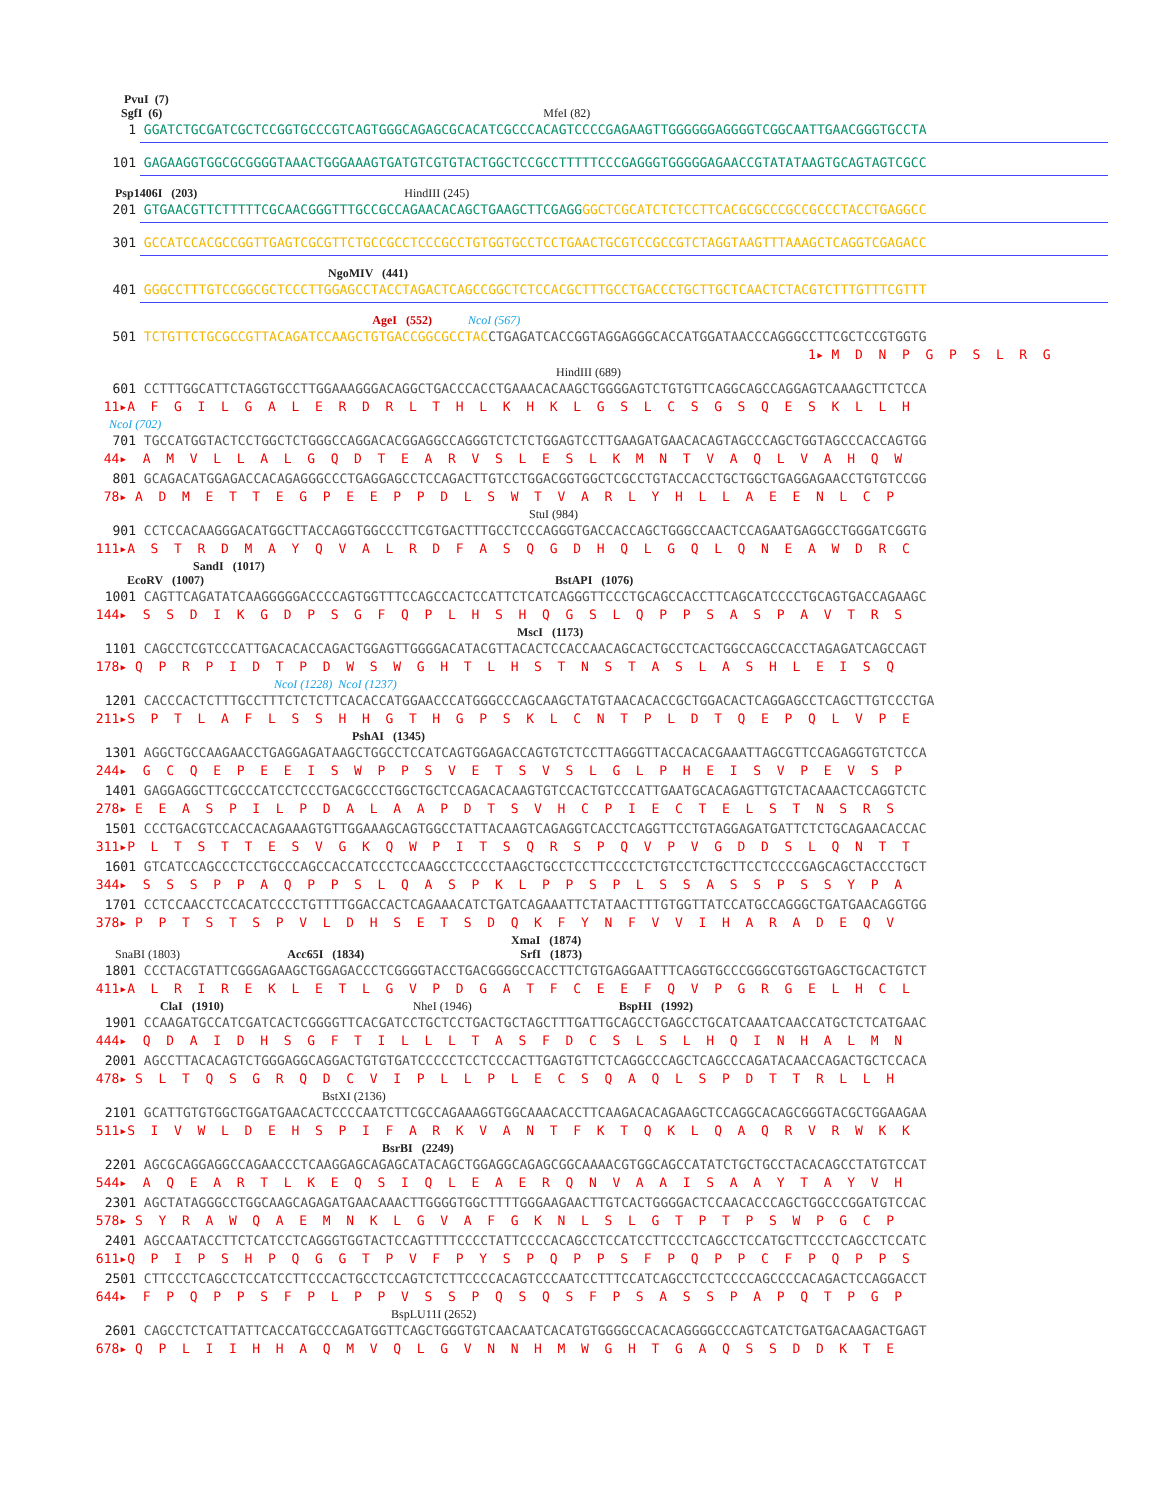PvuI (7)
SgfI (6) MfeI (82)
1 GGATCTGCGATCGCTCCGGTGCCCGTCAGTGGGCAGAGCGCACATCGCCCACAGTCCCCGAGAAGTTGGGGGGAGGGGTCGGCAATTGAACGGGTGCCTA
101 GAGAAGGTGGCGCGGGGTAAACTGGGAAAGTGATGTCGTGTACTGGCTCCGCCTTTTTCCCGAGGGTGGGGGAGAACCGTATATAAGTGCAGTAGTCGCC
Psp1406I (203) HindIII (245)
201 GTGAACGTTCTTTTTCGCAACGGGTTTGCCGCCAGAACACAGCTGAAGCTTCGAGG GGCTCGCATCTCTCCTTCACGCGCCCGCCGCCCTACCTGAGGCC
301 GCCATCCACGCCGGTTGAGTCGCGTTCTGCCGCCTCCCGCCTGTGGTGCCTCCTGAACTGCGTCCGCCGTCTAGGTAAGTTTAAAGCTCAGGTCGAGACC
NgoMIV (441)
401 GGGCCTTTGTCCGGCGCTCCCTTGGAGCCTACCTAGACTCAGCCGGCTCTCCACGCTTTGCCTGACCCTGCTTGCTCAACTCTACGTCTTTGTTTCGTTT
AgeI (552) NcoI (567)
501 TCTGTTCTGCGCCGTTACAGATCCAAGCTGTGACCGGCGCCTACCTGAGATCACCGGTAGGAGGGCACCATGGATAACCCAGGGCCTTCGCTCCGTGGTG
1▸ M D N P G P S L R G
HindIII (689)
601 CCTTTGGCATTCTAGGTGCCTTGGAAAGGGACAGGCTGACCCACCTGAAACACAAGCTGGGGAGTCTGTGTTCAGGCAGCCAGGAGTCAAAGCTTCTCCA
11▸A F G I L G A L E R D R L T H L K H K L G S L C S G S Q E S K L L H
NcoI (702)
701 TGCCATGGTACTCCTGGCTCTGGGCCAGGACACGGAGGCCAGGGTCTCTCTGGAGTCCTTGAAGATGAACACAGTAGCCCAGCTGGTAGCCCACCAGTGG
44▸ A M V L L A L G Q D T E A R V S L E S L K M N T V A Q L V A H Q W
801 GCAGACATGGAGACCACAGAGGGCCCTGAGGAGCCTCCAGACTTGTCCTGGACGGTGGCTCGCCTGTACCACCTGCTGGCTGAGGAGAACCTGTGTCCGG
78▸ A D M E T T E G P E E P P D L S W T V A R L Y H L L A E E N L C P
StuI (984)
901 CCTCCACAAGGGACATGGCTTACCAGGTGGCCCTTCGTGACTTTGCCTCCCAGGGTGACCACCAGCTGGGCCAACTCCAGAATGAGGCCTGGGATCGGTG
111▸A S T R D M A Y Q V A L R D F A S Q G D H Q L G Q L Q N E A W D R C
SandI (1017)
EcoRV (1007) BstAPI (1076)
1001 CAGTTCAGATATCAAGGGGGACCCCAGTGGTTTCCAGCCACTCCATTCTCATCAGGGTTCCCTGCAGCCACCTTCAGCATCCCCTGCAGTGACCAGAAGC
144▸ S S D I K G D P S G F Q P L H S H Q G S L Q P P S A S P A V T R S
MscI (1173)
1101 CAGCCTCGTCCCATTGACACACCAGACTGGAGTTGGGGACATACGTTACACTCCACCAACAGCACTGCCTCACTGGCCAGCCACCTAGAGATCAGCCAGT
178▸ Q P R P I D T P D W S W G H T L H S T N S T A S L A S H L E I S Q
NcoI (1228) NcoI (1237)
1201 CACCCACTCTTTGCCTTTCTCTCTTCACACCATGGAACCCATGGGCCCAGCAAGCTATGTAACACACCGCTGGACACTCAGGAGCCTCAGCTTGTCCCTGA
211▸S P T L A F L S S H H G T H G P S K L C N T P L D T Q E P Q L V P E
PshAI (1345)
1301 AGGCTGCCAAGAACCTGAGGAGATAAGCTGGCCTCCATCAGTGGAGACCAGTGTCTCCTTAGGGTTACCACACGAAATTAGCGTTCCAGAGGTGTCTCCA
244▸ G C Q E P E E I S W P P S V E T S V S L G L P H E I S V P E V S P
1401 GAGGAGGCTTCGCCCATCCTCCCTGACGCCCTGGCTGCTCCAGACACAAGTGTCCACTGTCCCATTGAATGCACAGAGTTGTCTACAAACTCCAGGTCTC
278▸ E E A S P I L P D A L A A P D T S V H C P I E C T E L S T N S R S
1501 CCCTGACGTCCACCACAGAAAGTGTTGGAAAGCAGTGGCCTATTACAAGTCAGAGGTCACCTCAGGTTCCTGTAGGAGATGATTCTCTGCAGAACACCAC
311▸P L T S T T E S V G K Q W P I T S Q R S P Q V P V G D D S L Q N T T
1601 GTCATCCAGCCCTCCTGCCCAGCCACCATCCCTCCAAGCCTCCCCTAAGCTGCCTCCTTCCCCTCTGTCCTCTGCTTCCTCCCCGAGCAGCTACCCTGCT
344▸ S S S P P A Q P P S L Q A S P K L P P S P L S S A S S P S S Y P A
1701 CCTCCAACCTCCACATCCCCTGTTTTGGACCACTCAGAAACATCTGATCAGAAATTCTATAACTTTGTGGTTATCCATGCCAGGGCTGATGAACAGGTGG
378▸ P P T S T S P V L D H S E T S D Q K F Y N F V V I H A R A D E Q V
XmaI (1874)
SnaBI (1803) Acc65I (1834) SrfI (1873)
1801 CCCTACGTATTCGGGAGAAGCTGGAGACCCTCGGGGTACCTGACGGGGCCACCTTCTGTGAGGAATTTCAGGTGCCCGGGCGTGGTGAGCTGCACTGTCT
411▸A L R I R E K L E T L G V P D G A T F C E E F Q V P G R G E L H C L
ClaI (1910) NheI (1946) BspHI (1992)
1901 CCAAGATGCCATCGATCACTCGGGGTTCACGATCCTGCTCCTGACTGCTAGCTTTGATTGCAGCCTGAGCCTGCATCAAATCAACCATGCTCTCATGAAC
444▸ Q D A I D H S G F T I L L L T A S F D C S L S L H Q I N H A L M N
2001 AGCCTTACACAGTCTGGGAGGCAGGACTGTGTGATCCCCCTCCTCCCACTTGAGTGTTCTCAGGCCCAGCTCAGCCCAGATACAACCAGACTGCTCCACA
478▸ S L T Q S G R Q D C V I P L L P L E C S Q A Q L S P D T T R L L H
BstXI (2136)
2101 GCATTGTGTGGCTGGATGAACACTCCCCAATCTTCGCCAGAAAGGTGGCAAACACCTTCAAGACACAGAAGCTCCAGGCACAGCGGGTACGCTGGAAGAA
511▸S I V W L D E H S P I F A R K V A N T F K T Q K L Q A Q R V R W K K
BsrBI (2249)
2201 AGCGCAGGAGGCCAGAACCCTCAAGGAGCAGAGCATACAGCTGGAGGCAGAGCGGCAAAACGTGGCAGCCATATCTGCTGCCTACACAGCCTATGTCCAT
544▸ A Q E A R T L K E Q S I Q L E A E R Q N V A A I S A A Y T A Y V H
2301 AGCTATAGGGCCTGGCAAGCAGAGATGAACAAACTTGGGGTGGCTTTTGGGAAGAACTTGTCACTGGGGACTCCAACACCCAGCTGGCCCGGATGTCCAC
578▸ S Y R A W Q A E M N K L G V A F G K N L S L G T P T P S W P G C P
2401 AGCCAATACCTTCTCATCCTCAGGGTGGTACTCCAGTTTTCCCCTATTCCCCACAGCCTCCATCCTTCCCTCAGCCTCCATGCTTCCCTCAGCCTCCATC
611▸Q P I P S H P Q G G T P V F P Y S P Q P P S F P Q P P C F P Q P P S
2501 CTTCCCTCAGCCTCCATCCTTCCCACTGCCTCCAGTCTCTTCCCCACAGTCCCAATCCTTTCCATCAGCCTCCTCCCCAGCCCCACAGACTCCAGGACCT
644▸ F P Q P P S F P L P P V S S P Q S Q S F P S A S S P A P Q T P G P
BspLU11I (2652)
2601 CAGCCTCTCATTATTCACCATGCCCAGATGGTTCAGCTGGGTGTCAACAATCACATGTGGGGCCACACAGGGGCCCAGTCATCTGATGACAAGACTGAGT
678▸ Q P L I I H H A Q M V Q L G V N N H M W G H T G A Q S S D D K T E